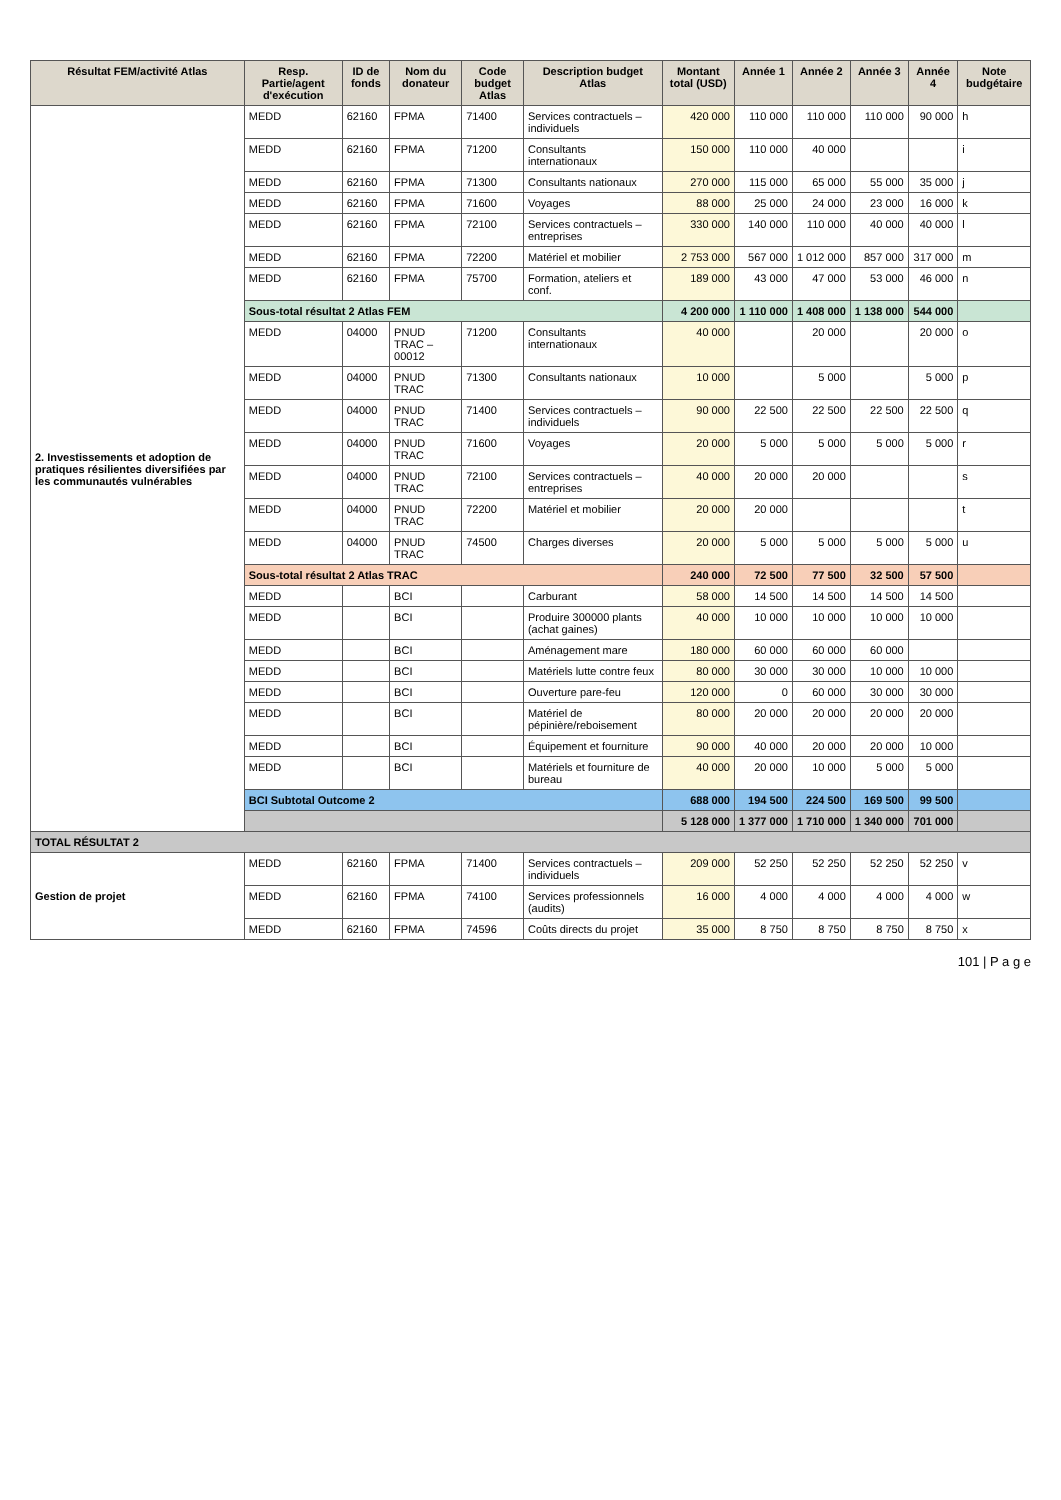| Résultat FEM/activité Atlas | Resp. Partie/agent d'exécution | ID de fonds | Nom du donateur | Code budget Atlas | Description budget Atlas | Montant total (USD) | Année 1 | Année 2 | Année 3 | Année 4 | Note budgétaire |
| --- | --- | --- | --- | --- | --- | --- | --- | --- | --- | --- | --- |
| 2. Investissements et adoption de pratiques résilientes diversifiées par les communautés vulnérables | MEDD | 62160 | FPMA | 71400 | Services contractuels – individuels | 420 000 | 110 000 | 110 000 | 110 000 | 90 000 | h |
| | MEDD | 62160 | FPMA | 71200 | Consultants internationaux | 150 000 | 110 000 | 40 000 | | | i |
| | MEDD | 62160 | FPMA | 71300 | Consultants nationaux | 270 000 | 115 000 | 65 000 | 55 000 | 35 000 | j |
| | MEDD | 62160 | FPMA | 71600 | Voyages | 88 000 | 25 000 | 24 000 | 23 000 | 16 000 | k |
| | MEDD | 62160 | FPMA | 72100 | Services contractuels – entreprises | 330 000 | 140 000 | 110 000 | 40 000 | 40 000 | l |
| | MEDD | 62160 | FPMA | 72200 | Matériel et mobilier | 2 753 000 | 567 000 | 1 012 000 | 857 000 | 317 000 | m |
| | MEDD | 62160 | FPMA | 75700 | Formation, ateliers et conf. | 189 000 | 43 000 | 47 000 | 53 000 | 46 000 | n |
| | Sous-total résultat 2 Atlas FEM | | | | | 4 200 000 | 1 110 000 | 1 408 000 | 1 138 000 | 544 000 | |
| | MEDD | 04000 | PNUD TRAC – 00012 | 71200 | Consultants internationaux | 40 000 | | 20 000 | | 20 000 | o |
| | MEDD | 04000 | PNUD TRAC | 71300 | Consultants nationaux | 10 000 | | 5 000 | | 5 000 | p |
| | MEDD | 04000 | PNUD TRAC | 71400 | Services contractuels – individuels | 90 000 | 22 500 | 22 500 | 22 500 | 22 500 | q |
| | MEDD | 04000 | PNUD TRAC | 71600 | Voyages | 20 000 | 5 000 | 5 000 | 5 000 | 5 000 | r |
| | MEDD | 04000 | PNUD TRAC | 72100 | Services contractuels – entreprises | 40 000 | 20 000 | 20 000 | | | s |
| | MEDD | 04000 | PNUD TRAC | 72200 | Matériel et mobilier | 20 000 | 20 000 | | | | t |
| | MEDD | 04000 | PNUD TRAC | 74500 | Charges diverses | 20 000 | 5 000 | 5 000 | 5 000 | 5 000 | u |
| | Sous-total résultat 2 Atlas TRAC | | | | | 240 000 | 72 500 | 77 500 | 32 500 | 57 500 | |
| | MEDD | | BCI | | Carburant | 58 000 | 14 500 | 14 500 | 14 500 | 14 500 | |
| | MEDD | | BCI | | Produire 300000 plants (achat gaines) | 40 000 | 10 000 | 10 000 | 10 000 | 10 000 | |
| | MEDD | | BCI | | Aménagement mare | 180 000 | 60 000 | 60 000 | 60 000 | | |
| | MEDD | | BCI | | Matériels lutte contre feux | 80 000 | 30 000 | 30 000 | 10 000 | 10 000 | |
| | MEDD | | BCI | | Ouverture pare-feu | 120 000 | 0 | 60 000 | 30 000 | 30 000 | |
| | MEDD | | BCI | | Matériel de pépinière/reboisement | 80 000 | 20 000 | 20 000 | 20 000 | 20 000 | |
| | MEDD | | BCI | | Équipement et fourniture | 90 000 | 40 000 | 20 000 | 20 000 | 10 000 | |
| | MEDD | | BCI | | Matériels et fourniture de bureau | 40 000 | 20 000 | 10 000 | 5 000 | 5 000 | |
| | BCI Subtotal Outcome 2 | | | | | 688 000 | 194 500 | 224 500 | 169 500 | 99 500 | |
| | | | | | | 5 128 000 | 1 377 000 | 1 710 000 | 1 340 000 | 701 000 | |
| TOTAL RÉSULTAT 2 | | | | | | | | | | | |
| Gestion de projet | MEDD | 62160 | FPMA | 71400 | Services contractuels – individuels | 209 000 | 52 250 | 52 250 | 52 250 | 52 250 | v |
| | MEDD | 62160 | FPMA | 74100 | Services professionnels (audits) | 16 000 | 4 000 | 4 000 | 4 000 | 4 000 | w |
| | MEDD | 62160 | FPMA | 74596 | Coûts directs du projet | 35 000 | 8 750 | 8 750 | 8 750 | 8 750 | x |
101 | P a g e